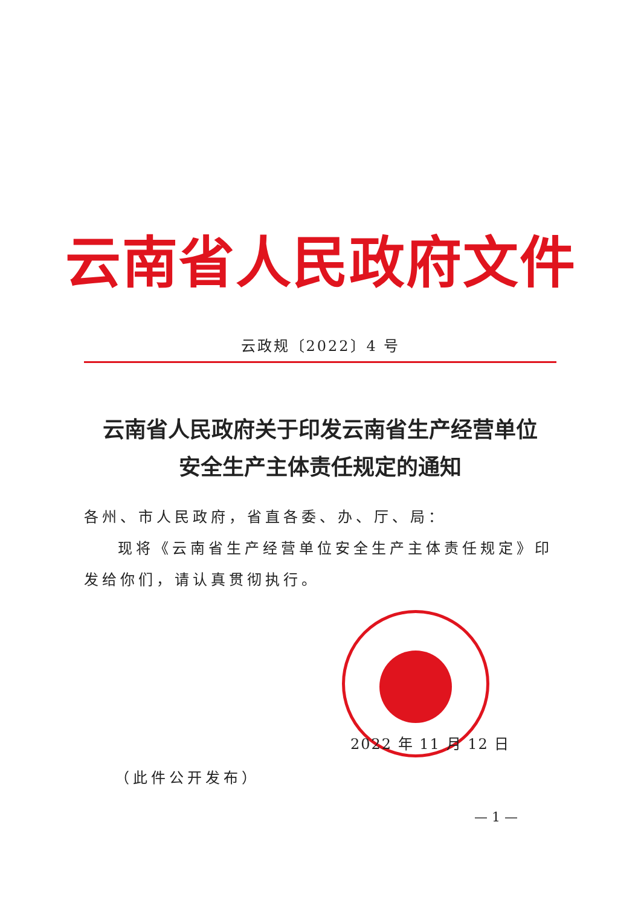云南省人民政府文件
云政规〔2022〕4 号
云南省人民政府关于印发云南省生产经营单位
安全生产主体责任规定的通知
各州、市人民政府，省直各委、办、厅、局：
现将《云南省生产经营单位安全生产主体责任规定》印发给你们，请认真贯彻执行。
2022 年 11 月 12 日
（此件公开发布）
— 1 —